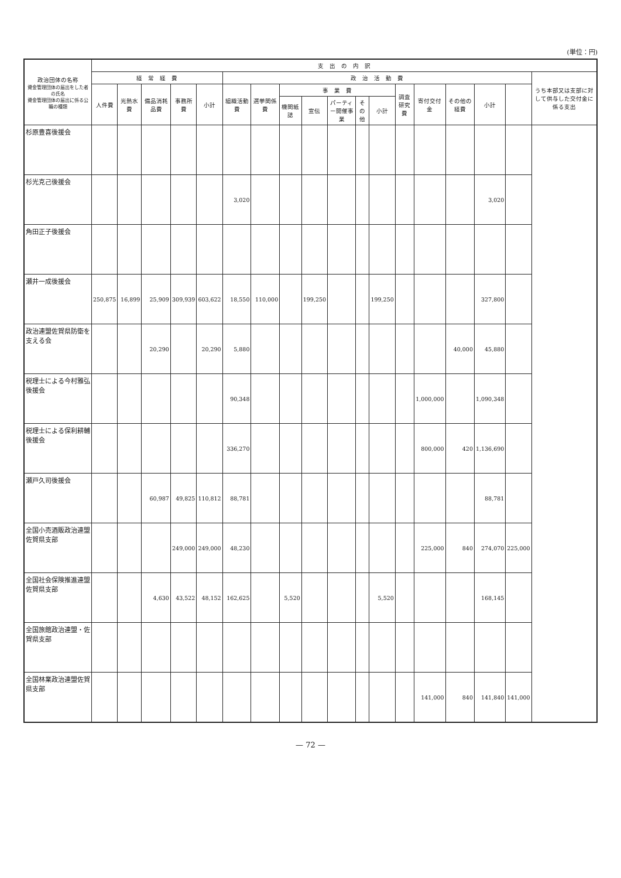(単位：円)
| 政治団体の名称 資金管理団体の届出をした者の氏名 資金管理団体の届出に係る公職の種類 | 支 出 の 内 訳 | | | | | | | | | | | | | | | | | |
| --- | --- | --- | --- | --- | --- | --- | --- | --- | --- | --- | --- | --- | --- | --- | --- | --- | --- | --- |
| | 経 常 経 費 | | | | | 政 治 活 動 費 | | | | | | | | | | | | うち本部又は支部に対して供与した交付金に係る支出 |
| | 人件費 | 光熱水費 | 備品消耗品費 | 事務所費 | 小計 | 組織活動費 | 選挙関係費 | 事 業 費 | | | | | 調査研究費 | 寄付交付金 | その他の経費 | 小計 | | |
| | | | | | | | | 機関紙誌 | 宣伝 | パーティー開催事業 | その他 | 小計 | | | | | | |
| 杉原豊喜後援会 | | | | | | | | | | | | | | | | | | |
| 杉光克己後援会 | | | | | | 3,020 | | | | | | | | | | 3,020 | | |
| 角田正子後援会 | | | | | | | | | | | | | | | | | | |
| 瀬井一成後援会 | 250,875 | 16,899 | 25,909 | 309,939 | 603,622 | 18,550 | 110,000 | | 199,250 | | | 199,250 | | | | 327,800 | | |
| 政治連盟佐賀県防衛を支える会 | | | 20,290 | | 20,290 | 5,880 | | | | | | | | | 40,000 | 45,880 | | |
| 税理士による今村雅弘後援会 | | | | | | 90,348 | | | | | | | | 1,000,000 | | 1,090,348 | | |
| 税理士による保利耕輔後援会 | | | | | | 336,270 | | | | | | | | 800,000 | 420 | 1,136,690 | | |
| 瀬戸久司後援会 | | | 60,987 | 49,825 | 110,812 | 88,781 | | | | | | | | | | 88,781 | | |
| 全国小売酒販政治連盟佐賀県支部 | | | | 249,000 | 249,000 | 48,230 | | | | | | | | 225,000 | 840 | 274,070 | 225,000 | |
| 全国社会保険推進連盟佐賀県支部 | | | 4,630 | 43,522 | 48,152 | 162,625 | | 5,520 | | | | 5,520 | | | | 168,145 | | |
| 全国旅館政治連盟・佐賀県支部 | | | | | | | | | | | | | | | | | | |
| 全国林業政治連盟佐賀県支部 | | | | | | | | | | | | | | 141,000 | 840 | 141,840 | 141,000 | |
— 72 —